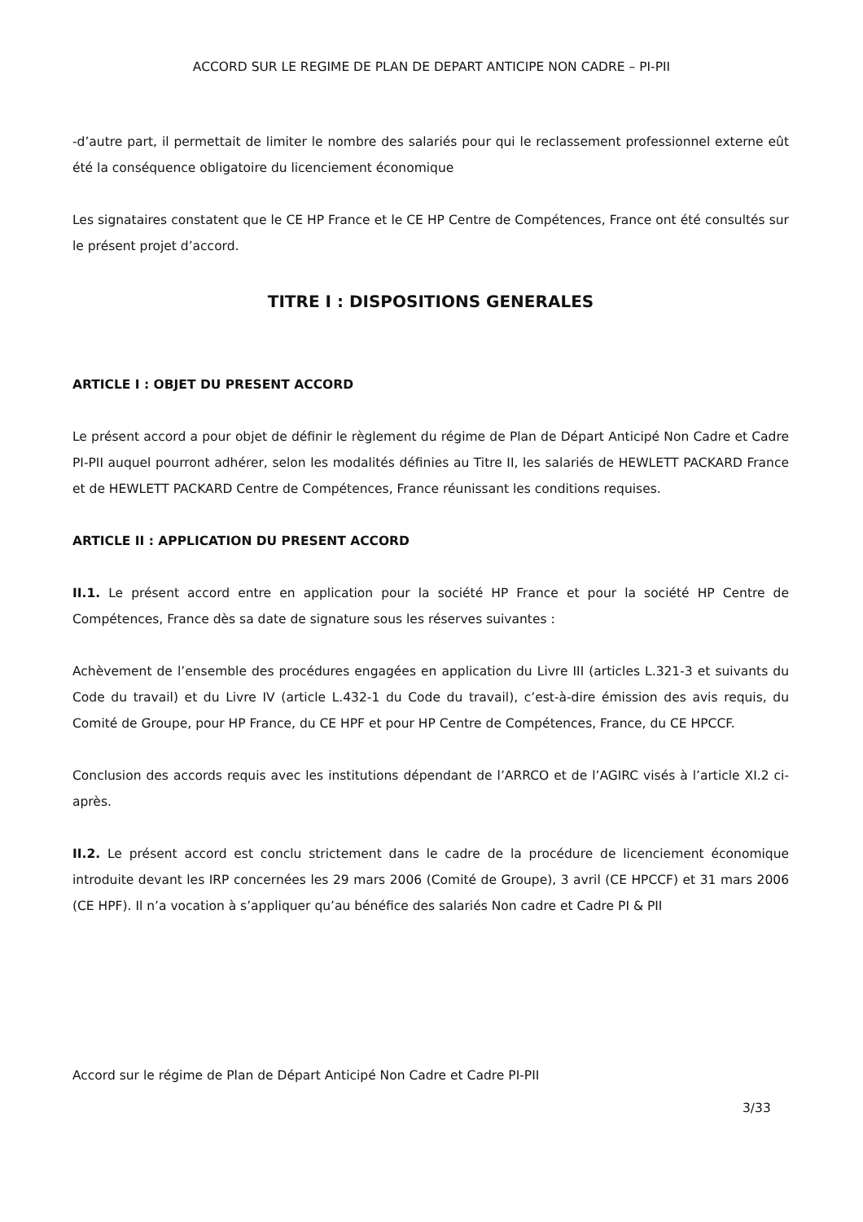ACCORD SUR LE REGIME DE PLAN DE DEPART ANTICIPE NON CADRE – PI-PII
-d’autre part, il permettait de limiter le nombre des salariés pour qui le reclassement professionnel externe eût été la conséquence obligatoire du licenciement économique
Les signataires constatent que le CE HP France et le CE HP Centre de Compétences, France ont été consultés sur le présent projet d’accord.
TITRE I : DISPOSITIONS GENERALES
ARTICLE I : OBJET DU PRESENT ACCORD
Le présent accord a pour objet de définir le règlement du régime de Plan de Départ Anticipé Non Cadre et Cadre PI-PII auquel pourront adhérer, selon les modalités définies au Titre II, les salariés de HEWLETT PACKARD France et de HEWLETT PACKARD Centre de Compétences, France réunissant les conditions requises.
ARTICLE II : APPLICATION DU PRESENT ACCORD
II.1. Le présent accord entre en application pour la société HP France et pour la société HP Centre de Compétences, France dès sa date de signature sous les réserves suivantes :
Achèvement de l’ensemble des procédures engagées en application du Livre III (articles L.321-3 et suivants du Code du travail) et du Livre IV (article L.432-1 du Code du travail), c’est-à-dire émission des avis requis, du Comité de Groupe, pour HP France, du CE HPF et pour HP Centre de Compétences, France, du CE HPCCF.
Conclusion des accords requis avec les institutions dépendant de l’ARRCO et de l’AGIRC visés à l’article XI.2 ci-après.
II.2. Le présent accord est conclu strictement dans le cadre de la procédure de licenciement économique introduite devant les IRP concernées les 29 mars 2006 (Comité de Groupe), 3 avril (CE HPCCF) et 31 mars 2006 (CE HPF). Il n’a vocation à s’appliquer qu’au bénéfice des salariés Non cadre et Cadre PI & PII
Accord sur le régime de Plan de Départ Anticipé Non Cadre et Cadre PI-PII
3/33